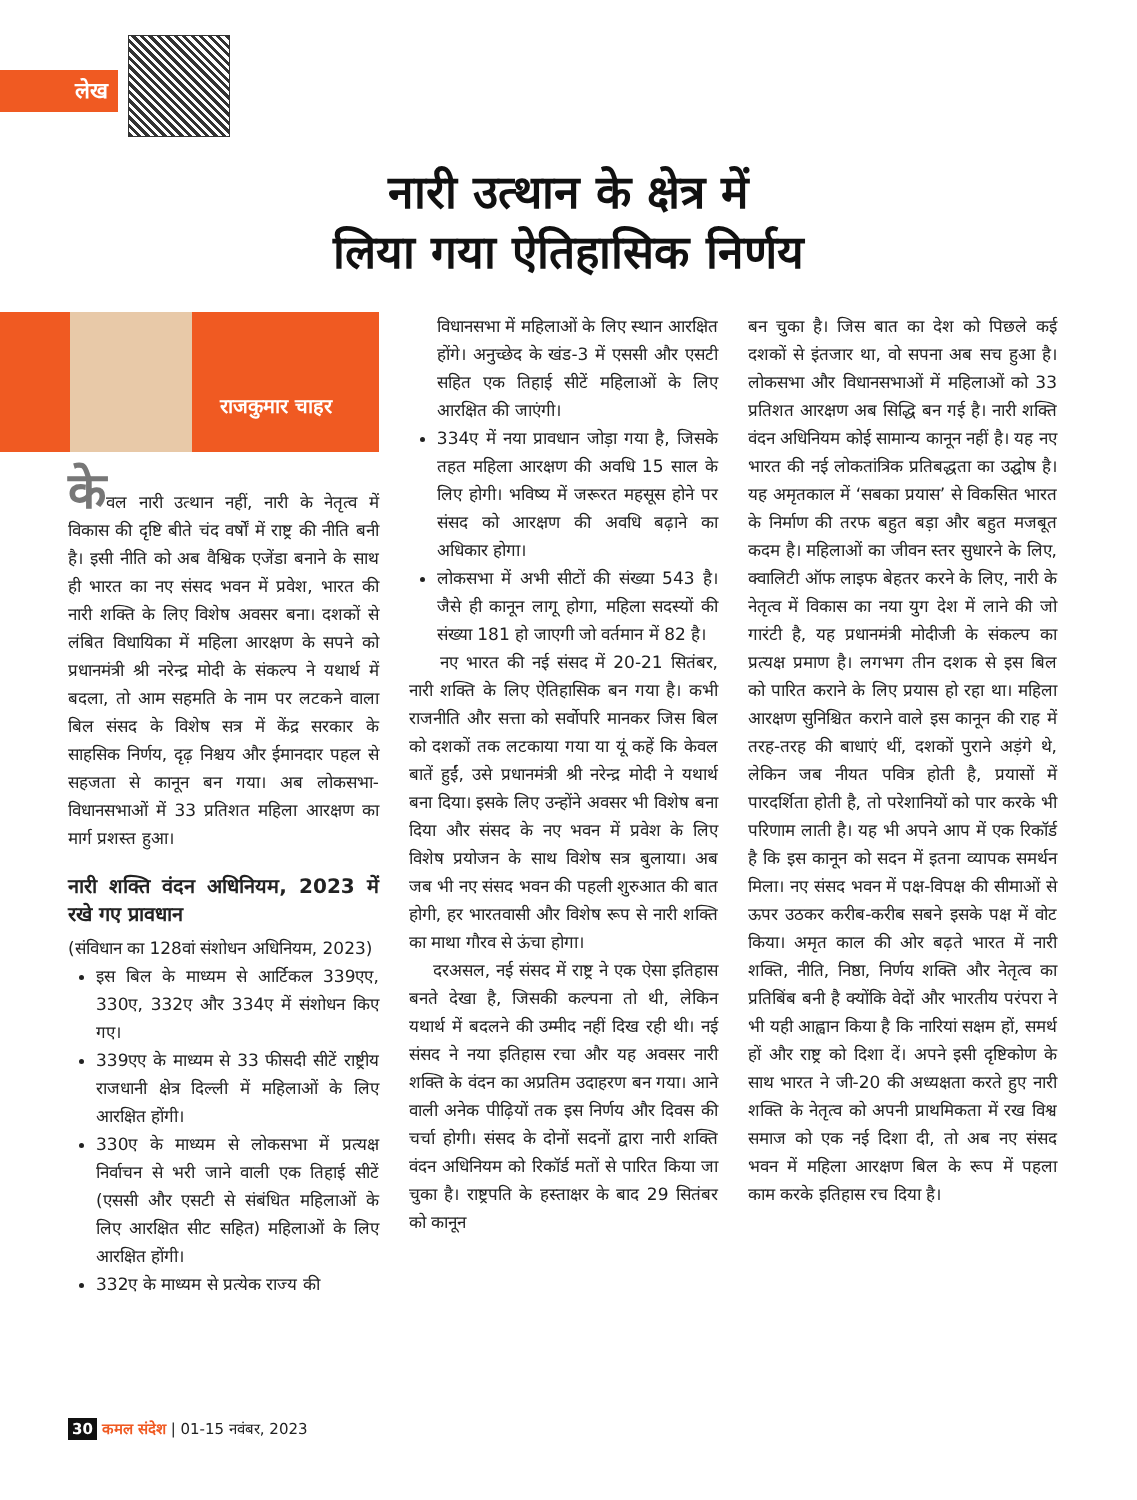लेख
नारी उत्थान के क्षेत्र में
लिया गया ऐतिहासिक निर्णय
राजकुमार चाहर
केवल नारी उत्थान नहीं, नारी के नेतृत्व में विकास की दृष्टि बीते चंद वर्षों में राष्ट्र की नीति बनी है। इसी नीति को अब वैश्विक एजेंडा बनाने के साथ ही भारत का नए संसद भवन में प्रवेश, भारत की नारी शक्ति के लिए विशेष अवसर बना। दशकों से लंबित विधायिका में महिला आरक्षण के सपने को प्रधानमंत्री श्री नरेन्द्र मोदी के संकल्प ने यथार्थ में बदला, तो आम सहमति के नाम पर लटकने वाला बिल संसद के विशेष सत्र में केंद्र सरकार के साहसिक निर्णय, दृढ़ निश्चय और ईमानदार पहल से सहजता से कानून बन गया। अब लोकसभा-विधानसभाओं में 33 प्रतिशत महिला आरक्षण का मार्ग प्रशस्त हुआ।
नारी शक्ति वंदन अधिनियम, 2023 में रखे गए प्रावधान
(संविधान का 128वां संशोधन अधिनियम, 2023)
इस बिल के माध्यम से आर्टिकल 339एए, 330ए, 332ए और 334ए में संशोधन किए गए।
339एए के माध्यम से 33 फीसदी सीटें राष्ट्रीय राजधानी क्षेत्र दिल्ली में महिलाओं के लिए आरक्षित होंगी।
330ए के माध्यम से लोकसभा में प्रत्यक्ष निर्वाचन से भरी जाने वाली एक तिहाई सीटें (एससी और एसटी से संबंधित महिलाओं के लिए आरक्षित सीट सहित) महिलाओं के लिए आरक्षित होंगी।
332ए के माध्यम से प्रत्येक राज्य की
विधानसभा में महिलाओं के लिए स्थान आरक्षित होंगे। अनुच्छेद के खंड-3 में एससी और एसटी सहित एक तिहाई सीटें महिलाओं के लिए आरक्षित की जाएंगी।
334ए में नया प्रावधान जोड़ा गया है, जिसके तहत महिला आरक्षण की अवधि 15 साल के लिए होगी। भविष्य में जरूरत महसूस होने पर संसद को आरक्षण की अवधि बढ़ाने का अधिकार होगा।
लोकसभा में अभी सीटों की संख्या 543 है। जैसे ही कानून लागू होगा, महिला सदस्यों की संख्या 181 हो जाएगी जो वर्तमान में 82 है।
नए भारत की नई संसद में 20-21 सितंबर, नारी शक्ति के लिए ऐतिहासिक बन गया है। कभी राजनीति और सत्ता को सर्वोपरि मानकर जिस बिल को दशकों तक लटकाया गया या यूं कहें कि केवल बातें हुईं, उसे प्रधानमंत्री श्री नरेन्द्र मोदी ने यथार्थ बना दिया। इसके लिए उन्होंने अवसर भी विशेष बना दिया और संसद के नए भवन में प्रवेश के लिए विशेष प्रयोजन के साथ विशेष सत्र बुलाया। अब जब भी नए संसद भवन की पहली शुरुआत की बात होगी, हर भारतवासी और विशेष रूप से नारी शक्ति का माथा गौरव से ऊंचा होगा।
दरअसल, नई संसद में राष्ट्र ने एक ऐसा इतिहास बनते देखा है, जिसकी कल्पना तो थी, लेकिन यथार्थ में बदलने की उम्मीद नहीं दिख रही थी। नई संसद ने नया इतिहास रचा और यह अवसर नारी शक्ति के वंदन का अप्रतिम उदाहरण बन गया। आने वाली अनेक पीढ़ियों तक इस निर्णय और दिवस की चर्चा होगी। संसद के दोनों सदनों द्वारा नारी शक्ति वंदन अधिनियम को रिकॉर्ड मतों से पारित किया जा चुका है। राष्ट्रपति के हस्ताक्षर के बाद 29 सितंबर को कानून
बन चुका है। जिस बात का देश को पिछले कई दशकों से इंतजार था, वो सपना अब सच हुआ है। लोकसभा और विधानसभाओं में महिलाओं को 33 प्रतिशत आरक्षण अब सिद्धि बन गई है। नारी शक्ति वंदन अधिनियम कोई सामान्य कानून नहीं है। यह नए भारत की नई लोकतांत्रिक प्रतिबद्धता का उद्घोष है। यह अमृतकाल में ‘सबका प्रयास’ से विकसित भारत के निर्माण की तरफ बहुत बड़ा और बहुत मजबूत कदम है। महिलाओं का जीवन स्तर सुधारने के लिए, क्वालिटी ऑफ लाइफ बेहतर करने के लिए, नारी के नेतृत्व में विकास का नया युग देश में लाने की जो गारंटी है, यह प्रधानमंत्री मोदीजी के संकल्प का प्रत्यक्ष प्रमाण है। लगभग तीन दशक से इस बिल को पारित कराने के लिए प्रयास हो रहा था। महिला आरक्षण सुनिश्चित कराने वाले इस कानून की राह में तरह-तरह की बाधाएं थीं, दशकों पुराने अड़ंगे थे, लेकिन जब नीयत पवित्र होती है, प्रयासों में पारदर्शिता होती है, तो परेशानियों को पार करके भी परिणाम लाती है। यह भी अपने आप में एक रिकॉर्ड है कि इस कानून को सदन में इतना व्यापक समर्थन मिला। नए संसद भवन में पक्ष-विपक्ष की सीमाओं से ऊपर उठकर करीब-करीब सबने इसके पक्ष में वोट किया। अमृत काल की ओर बढ़ते भारत में नारी शक्ति, नीति, निष्ठा, निर्णय शक्ति और नेतृत्व का प्रतिबिंब बनी है क्योंकि वेदों और भारतीय परंपरा ने भी यही आह्वान किया है कि नारियां सक्षम हों, समर्थ हों और राष्ट्र को दिशा दें। अपने इसी दृष्टिकोण के साथ भारत ने जी-20 की अध्यक्षता करते हुए नारी शक्ति के नेतृत्व को अपनी प्राथमिकता में रख विश्व समाज को एक नई दिशा दी, तो अब नए संसद भवन में महिला आरक्षण बिल के रूप में पहला काम करके इतिहास रच दिया है।
30 कमल संदेश | 01-15 नवंबर, 2023